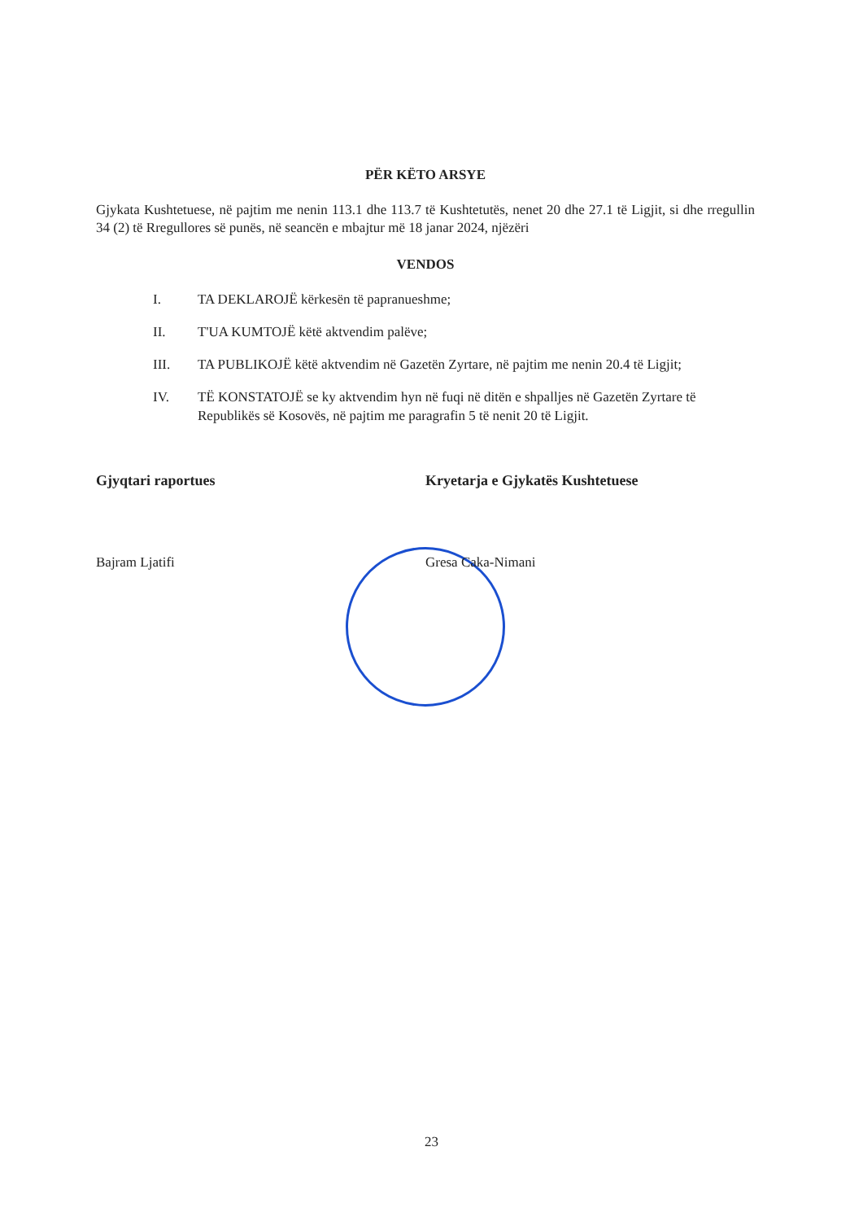PËR KËTO ARSYE
Gjykata Kushtetuese, në pajtim me nenin 113.1 dhe 113.7 të Kushtetutës, nenet 20 dhe 27.1 të Ligjit, si dhe rregullin 34 (2) të Rregullores së punës, në seancën e mbajtur më 18 janar 2024, njëzëri
VENDOS
I. TA DEKLAROJË kërkesën të papranueshme;
II. T'UA KUMTOJË këtë aktvendim palëve;
III. TA PUBLIKOJË këtë aktvendim në Gazetën Zyrtare, në pajtim me nenin 20.4 të Ligjit;
IV. TË KONSTATOJË se ky aktvendim hyn në fuqi në ditën e shpalljes në Gazetën Zyrtare të Republikës së Kosovës, në pajtim me paragrafin 5 të nenit 20 të Ligjit.
Gjyqtari raportues
Bajram Ljatifi
Kryetarja e Gjykatës Kushtetuese
Gresa Caka-Nimani
23